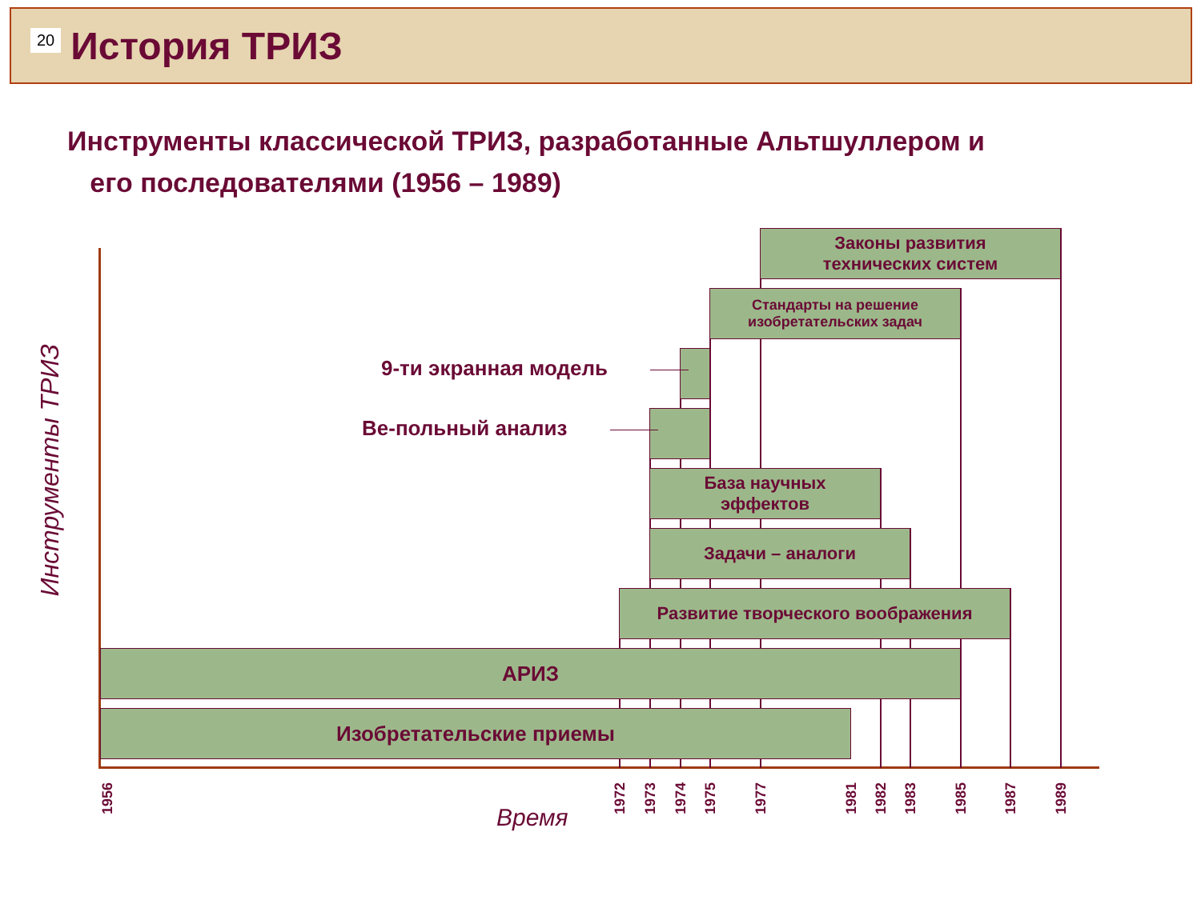20 История ТРИЗ
Инструменты классической ТРИЗ, разработанные Альтшуллером и
его последователями (1956 – 1989)
Законы развития
технических систем
Стандарты на решение
изобретательских задач
База научных
эффектов
Задачи – аналоги
Развитие творческого воображения
АРИЗ
Изобретательские приемы
9-ти экранная модель
Ве-польный анализ
Инструменты ТРИЗ
Время
1956
1972
1973
1974
1975
1977
1981
1982
1983
1985
1987
1989